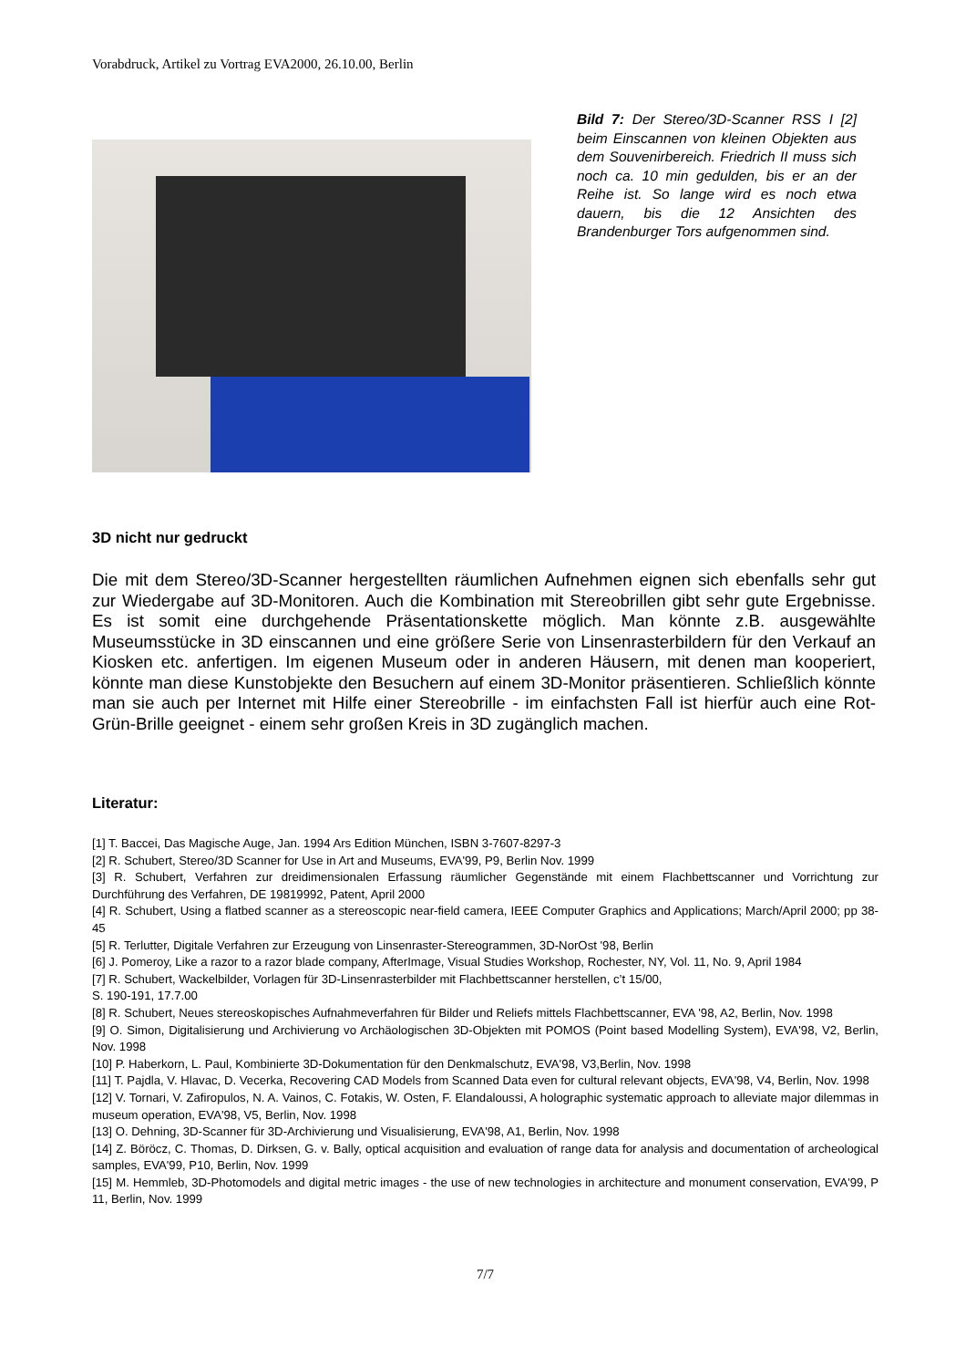Vorabdruck, Artikel zu Vortrag EVA2000, 26.10.00, Berlin
Bild 7: Der Stereo/3D-Scanner RSS I [2] beim Einscannen von kleinen Objekten aus dem Souvenirbereich. Friedrich II muss sich noch ca. 10 min gedulden, bis er an der Reihe ist. So lange wird es noch etwa dauern, bis die 12 Ansichten des Brandenburger Tors aufgenommen sind.
3D nicht nur gedruckt
Die mit dem Stereo/3D-Scanner hergestellten räumlichen Aufnehmen eignen sich ebenfalls sehr gut zur Wiedergabe auf 3D-Monitoren. Auch die Kombination mit Stereobrillen gibt sehr gute Ergebnisse. Es ist somit eine durchgehende Präsentationskette möglich. Man könnte z.B. ausgewählte Museumsstücke in 3D einscannen und eine größere Serie von Linsenrasterbildern für den Verkauf an Kiosken etc. anfertigen. Im eigenen Museum oder in anderen Häusern, mit denen man kooperiert, könnte man diese Kunstobjekte den Besuchern auf einem 3D-Monitor präsentieren. Schließlich könnte man sie auch per Internet mit Hilfe einer Stereobrille - im einfachsten Fall ist hierfür auch eine Rot-Grün-Brille geeignet - einem sehr großen Kreis in 3D zugänglich machen.
Literatur:
[1] T. Baccei, Das Magische Auge, Jan. 1994 Ars Edition München, ISBN 3-7607-8297-3
[2] R. Schubert, Stereo/3D Scanner for Use in Art and Museums, EVA'99, P9, Berlin Nov. 1999
[3] R. Schubert, Verfahren zur dreidimensionalen Erfassung räumlicher Gegenstände mit einem Flachbettscanner und Vorrichtung zur Durchführung des Verfahren, DE 19819992, Patent, April 2000
[4] R. Schubert, Using a flatbed scanner as a stereoscopic near-field camera, IEEE Computer Graphics and Applications; March/April 2000; pp 38-45
[5] R. Terlutter, Digitale Verfahren zur Erzeugung von Linsenraster-Stereogrammen, 3D-NorOst '98, Berlin
[6] J. Pomeroy, Like a razor to a razor blade company, AfterImage, Visual Studies Workshop, Rochester, NY, Vol. 11, No. 9, April 1984
[7] R. Schubert, Wackelbilder, Vorlagen für 3D-Linsenrasterbilder mit Flachbettscanner herstellen, c’t 15/00,
S. 190-191, 17.7.00
[8] R. Schubert, Neues stereoskopisches Aufnahmeverfahren für Bilder und Reliefs mittels Flachbettscanner, EVA '98, A2, Berlin, Nov. 1998
[9] O. Simon, Digitalisierung und Archivierung vo Archäologischen 3D-Objekten mit POMOS (Point based Modelling System), EVA'98, V2, Berlin, Nov. 1998
[10] P. Haberkorn, L. Paul, Kombinierte 3D-Dokumentation für den Denkmalschutz, EVA'98, V3,Berlin, Nov. 1998
[11] T. Pajdla, V. Hlavac, D. Vecerka, Recovering CAD Models from Scanned Data even for cultural relevant objects, EVA'98, V4, Berlin, Nov. 1998
[12] V. Tornari, V. Zafiropulos, N. A. Vainos, C. Fotakis, W. Osten, F. Elandaloussi, A holographic systematic approach to alleviate major dilemmas in museum operation, EVA'98, V5, Berlin, Nov. 1998
[13] O. Dehning, 3D-Scanner für 3D-Archivierung und Visualisierung, EVA'98, A1, Berlin, Nov. 1998
[14] Z. Böröcz, C. Thomas, D. Dirksen, G. v. Bally, optical acquisition and evaluation of range data for analysis and documentation of archeological samples, EVA'99, P10, Berlin, Nov. 1999
[15] M. Hemmleb, 3D-Photomodels and digital metric images - the use of new technologies in architecture and monument conservation, EVA'99, P 11, Berlin, Nov. 1999
7/7